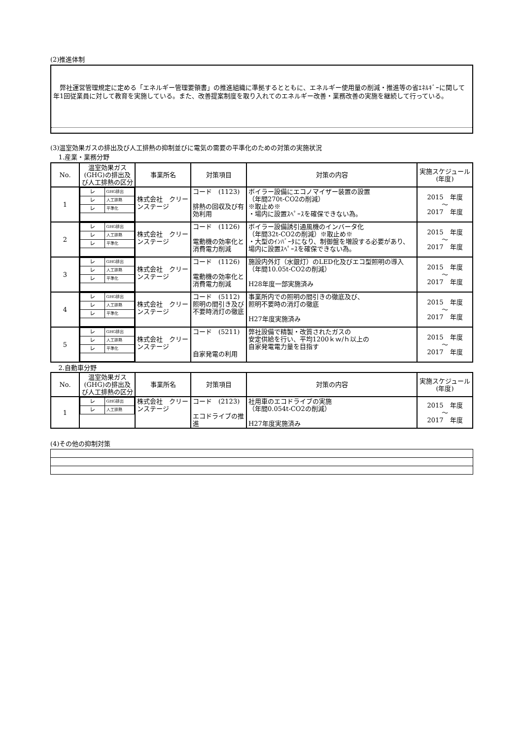(2)推進体制
弊社運営管理規定に定める「エネルギー管理要領書」の推進組織に準拠するとともに、エネルギー使用量の削減・推進等の省ｴﾈﾙｷﾞｰに関して年1回従業員に対して教育を実施している。また、改善提案制度を取り入れてのエネルギー改善・業務改善の実施を継続して行っている。
(3)温室効果ガスの排出及び人工排熱の抑制並びに電気の需要の平準化のための対策の実施状況
1.産業・業務分野
| No. | 温室効果ガス(GHG)の排出及び人工排熱の区分 | 事業所名 | 対策項目 | 対策の内容 | 実施スケジュール(年度) |
| --- | --- | --- | --- | --- | --- |
| 1 | / レ / GHG排出 / / レ / 人工排熱 / / レ / 平準化 / | 株式会社 クリーンステージ | コード (1123) 排熱の回収及び有効利用 | ボイラー設備にエコノマイザー装置の設置 （年間270t-CO2の削減） ※取止め※ ・場内に設置ｽﾍﾟｰｽを確保できない為。 | 2015 年度 ～ 2017 年度 |
| 2 | / レ / GHG排出 / / レ / 人工排熱 / / レ / 平準化 / | 株式会社 クリーンステージ | コード (1126) 電動機の効率化と消費電力削減 | ボイラー設備誘引通風機のインバータ化 （年間32t-CO2の削減）※取止め※ ・大型のｲﾝﾊﾞｰﾀになり、制御盤を増設する必要があり、場内に設置ｽﾍﾟｰｽを確保できない為。 | 2015 年度 ～ 2017 年度 |
| 3 | / レ / GHG排出 / / レ / 人工排熱 / / レ / 平準化 / | 株式会社 クリーンステージ | コード (1126) 電動機の効率化と消費電力削減 | 施設内外灯（水銀灯）のLED化及びエコ型照明の導入（年間10.05t-CO2の削減） H28年度一部実施済み | 2015 年度 ～ 2017 年度 |
| 4 | / レ / GHG排出 / / レ / 人工排熱 / / レ / 平準化 / | 株式会社 クリーンステージ | コード (5112) 照明の間引き及び不要時消灯の徹底 | 事業所内での照明の間引きの徹底及び、 照明不要時の消灯の徹底 H27年度実施済み | 2015 年度 ～ 2017 年度 |
| 5 | / レ / GHG排出 / / レ / 人工排熱 / / レ / 平準化 / | 株式会社 クリーンステージ | コード (5211) 自家発電の利用 | 弊社設備で精製・改質されたガスの 安定供給を行い、平均1200ｋｗ/ｈ以上の 自家発電電力量を目指す | 2015 年度 ～ 2017 年度 |
2.自動車分野
| No. | 温室効果ガス(GHG)の排出及び人工排熱の区分 | 事業所名 | 対策項目 | 対策の内容 | 実施スケジュール(年度) |
| --- | --- | --- | --- | --- | --- |
| 1 | / レ / GHG排出 / / レ / 人工排熱 / | 株式会社 クリーンステージ | コード (2123) エコドライブの推進 | 社用車のエコドライブの実施 （年間0.054t-CO2の削減） H27年度実施済み | 2015 年度 ～ 2017 年度 |
(4)その他の抑制対策